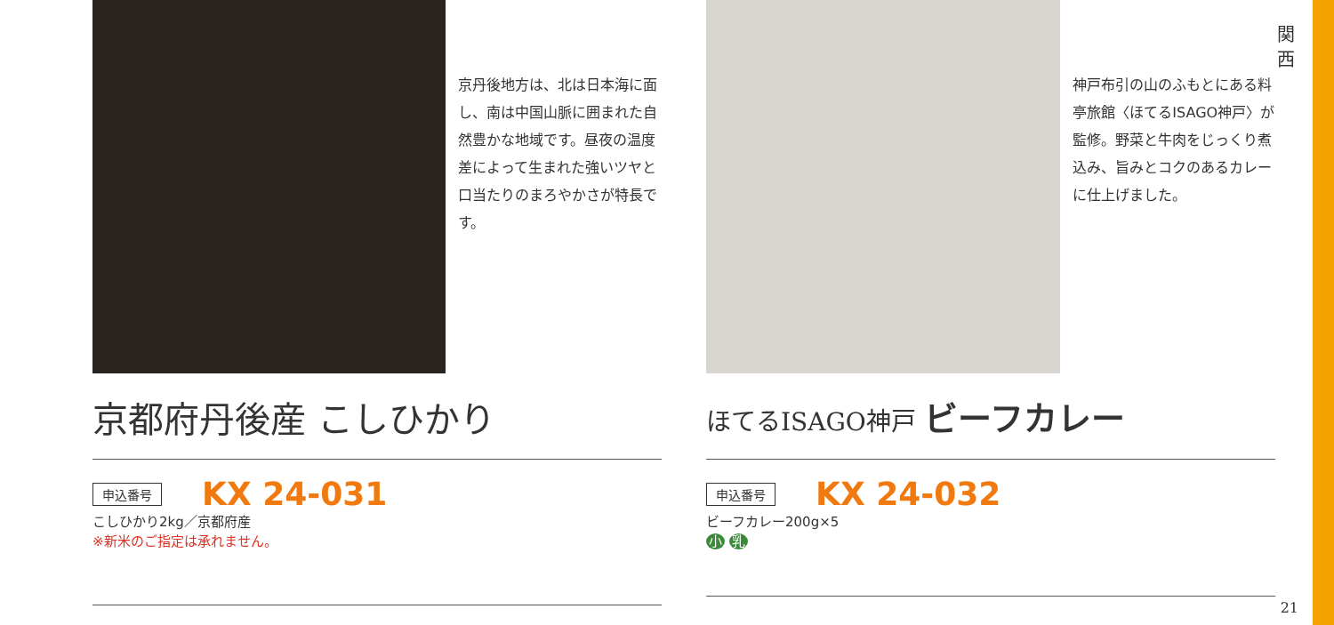関 西
京丹後地方は、北は日本海に面し、南は中国山脈に囲まれた自然豊かな地域です。昼夜の温度差によって生まれた強いツヤと口当たりのまろやかさが特長です。
京都府丹後産 こしひかり
申込番号 KX 24-031
こしひかり2kg／京都府産
※新米のご指定は承れません。
神戸布引の山のふもとにある料亭旅館〈ほてるISAGO神戸〉が監修。野菜と牛肉をじっくり煮込み、旨みとコクのあるカレーに仕上げました。
ほてるISAGO神戸 ビーフカレー
申込番号 KX 24-032
ビーフカレー200g×5
小 乳
21